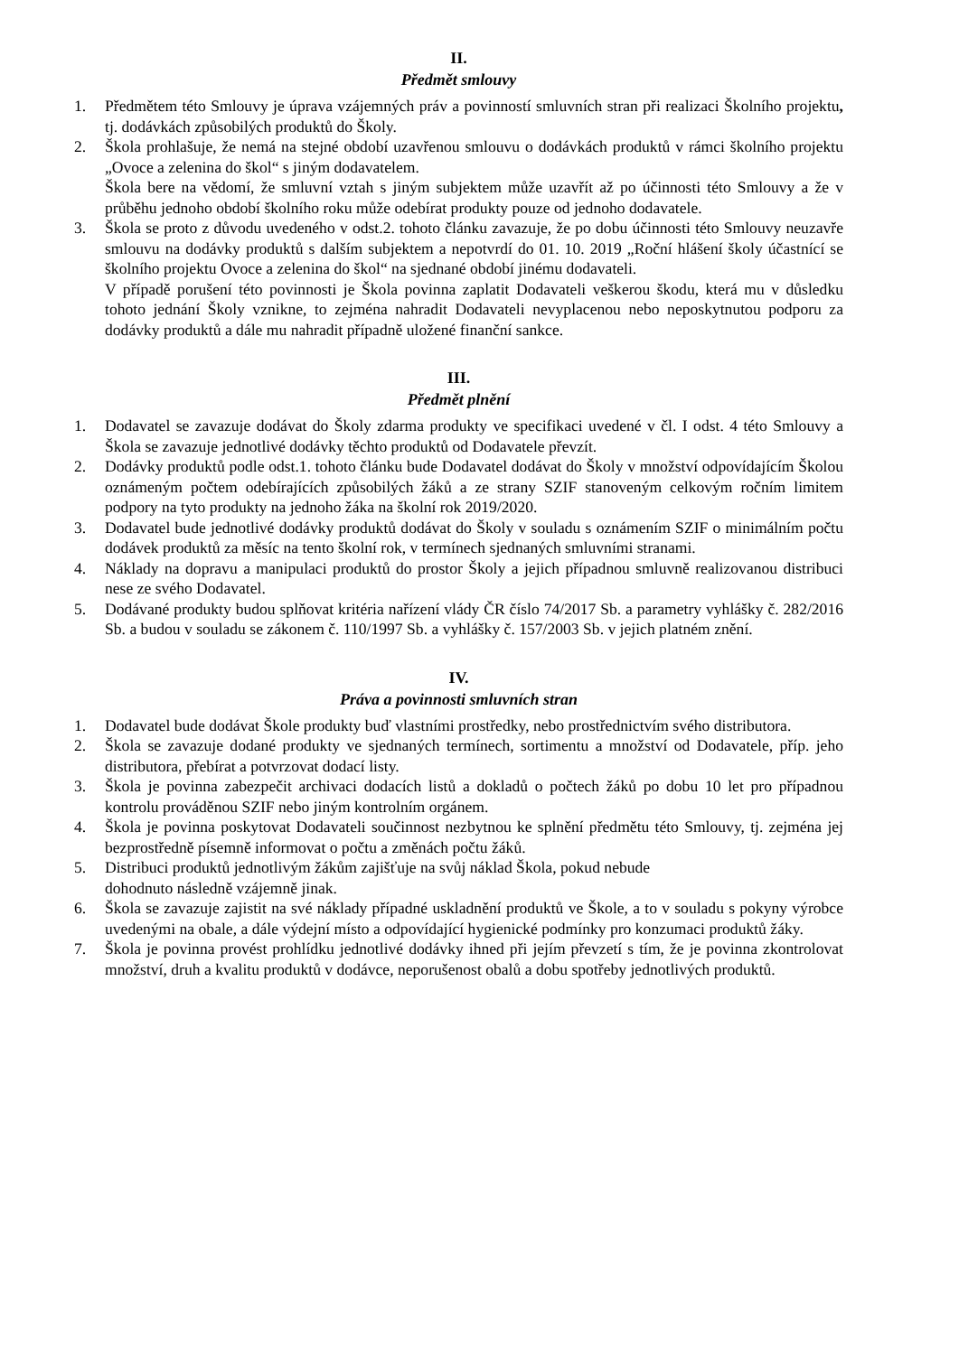II.
Předmět smlouvy
1. Předmětem této Smlouvy je úprava vzájemných práv a povinností smluvních stran při realizaci Školního projektu, tj. dodávkách způsobilých produktů do Školy.
2. Škola prohlašuje, že nemá na stejné období uzavřenou smlouvu o dodávkách produktů v rámci školního projektu „Ovoce a zelenina do škol“ s jiným dodavatelem.
Škola bere na vědomí, že smluvní vztah s jiným subjektem může uzavřít až po účinnosti této Smlouvy a že v průběhu jednoho období školního roku může odebírat produkty pouze od jednoho dodavatele.
3. Škola se proto z důvodu uvedeného v odst.2. tohoto článku zavazuje, že po dobu účinnosti této Smlouvy neuzavře smlouvu na dodávky produktů s dalším subjektem a nepotvrdí do 01. 10. 2019 „Roční hlášení školy účastnící se školního projektu Ovoce a zelenina do škol“ na sjednané období jinému dodavateli.
V případě porušení této povinnosti je Škola povinna zaplatit Dodavateli veškerou škodu, která mu v důsledku tohoto jednání Školy vznikne, to zejména nahradit Dodavateli nevyplacenou nebo neposkytnutou podporu za dodávky produktů a dále mu nahradit případně uložené finanční sankce.
III.
Předmět plnění
1. Dodavatel se zavazuje dodávat do Školy zdarma produkty ve specifikaci uvedené v čl. I odst. 4 této Smlouvy a Škola se zavazuje jednotlivé dodávky těchto produktů od Dodavatele převzít.
2. Dodávky produktů podle odst.1. tohoto článku bude Dodavatel dodávat do Školy v množství odpovídajícím Školou oznámeným počtem odebírajících způsobilých žáků a ze strany SZIF stanoveným celkovým ročním limitem podpory na tyto produkty na jednoho žáka na školní rok 2019/2020.
3. Dodavatel bude jednotlivé dodávky produktů dodávat do Školy v souladu s oznámením SZIF o minimálním počtu dodávek produktů za měsíc na tento školní rok, v termínech sjednaných smluvními stranami.
4. Náklady na dopravu a manipulaci produktů do prostor Školy a jejich případnou smluvně realizovanou distribuci nese ze svého Dodavatel.
5. Dodávané produkty budou splňovat kritéria nařízení vlády ČR číslo 74/2017 Sb. a parametry vyhlášky č. 282/2016 Sb. a budou v souladu se zákonem č. 110/1997 Sb. a vyhlášky č. 157/2003 Sb. v jejich platném znění.
IV.
Práva a povinnosti smluvních stran
1. Dodavatel bude dodávat Škole produkty buď vlastními prostředky, nebo prostřednictvím svého distributora.
2. Škola se zavazuje dodané produkty ve sjednaných termínech, sortimentu a množství od Dodavatele, příp. jeho distributora, přebírat a potvrzovat dodací listy.
3. Škola je povinna zabezpečit archivaci dodacích listů a dokladů o počtech žáků po dobu 10 let pro případnou kontrolu prováděnou SZIF nebo jiným kontrolním orgánem.
4. Škola je povinna poskytovat Dodavateli součinnost nezbytnou ke splnění předmětu této Smlouvy, tj. zejména jej bezprostředně písemně informovat o počtu a změnách počtu žáků.
5. Distribuci produktů jednotlivým žákům zajišťuje na svůj náklad Škola, pokud nebude
dohodnuto následně vzájemně jinak.
6. Škola se zavazuje zajistit na své náklady případné uskladnění produktů ve Škole, a to v souladu s pokyny výrobce uvedenými na obale, a dále výdejní místo a odpovídající hygienické podmínky pro konzumaci produktů žáky.
7. Škola je povinna provést prohlídku jednotlivé dodávky ihned při jejím převzetí s tím, že je povinna zkontrolovat množství, druh a kvalitu produktů v dodávce, neporušenost obalů a dobu spotřeby jednotlivých produktů.